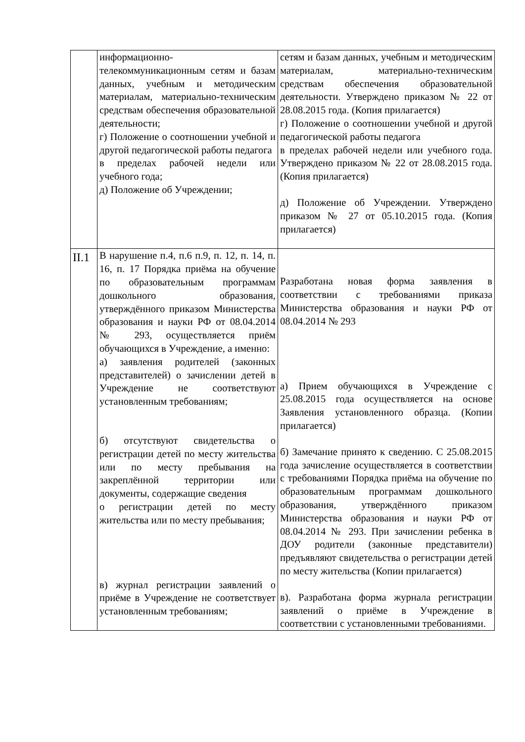| | информационно-телекоммуникационным сетям и базам данных, учебным и методическим материалам, материально-техническим средствам обеспечения образовательной деятельности; г) Положение о соотношении учебной и другой педагогической работы педагога в пределах рабочей недели или учебного года; д) Положение об Учреждении; | сетям и базам данных, учебным и методическим материалам, материально-техническим средствам обеспечения образовательной деятельности. Утверждено приказом № 22 от 28.08.2015 года. (Копия прилагается) г) Положение о соотношении учебной и другой педагогической работы педагога в пределах рабочей недели или учебного года. Утверждено приказом № 22 от 28.08.2015 года. (Копия прилагается) д) Положение об Учреждении. Утверждено приказом № 27 от 05.10.2015 года. (Копия прилагается) |
| II.1 | В нарушение п.4, п.6 п.9, п. 12, п. 14, п. 16, п. 17 Порядка приёма на обучение по образовательным программам дошкольного образования, утверждённого приказом Министерства образования и науки РФ от 08.04.2014 № 293, осуществляется приём обучающихся в Учреждение, а именно: а) заявления родителей (законных представителей) о зачислении детей в Учреждение не соответствуют установленным требованиям; б) отсутствуют свидетельства о регистрации детей по месту жительства или по месту пребывания на закреплённой территории или документы, содержащие сведения о регистрации детей по месту жительства или по месту пребывания; в) журнал регистрации заявлений о приёме в Учреждение не соответствует установленным требованиям; | Разработана новая форма заявления в соответствии с требованиями приказа Министерства образования и науки РФ от 08.04.2014 № 293 а) Прием обучающихся в Учреждение с 25.08.2015 года осуществляется на основе Заявления установленного образца. (Копии прилагается) б) Замечание принято к сведению. С 25.08.2015 года зачисление осуществляется в соответствии с требованиями Порядка приёма на обучение по образовательным программам дошкольного образования, утверждённого приказом Министерства образования и науки РФ от 08.04.2014 № 293. При зачислении ребенка в ДОУ родители (законные представители) предъявляют свидетельства о регистрации детей по месту жительства (Копии прилагается) в). Разработана форма журнала регистрации заявлений о приёме в Учреждение в соответствии с установленными требованиями. |